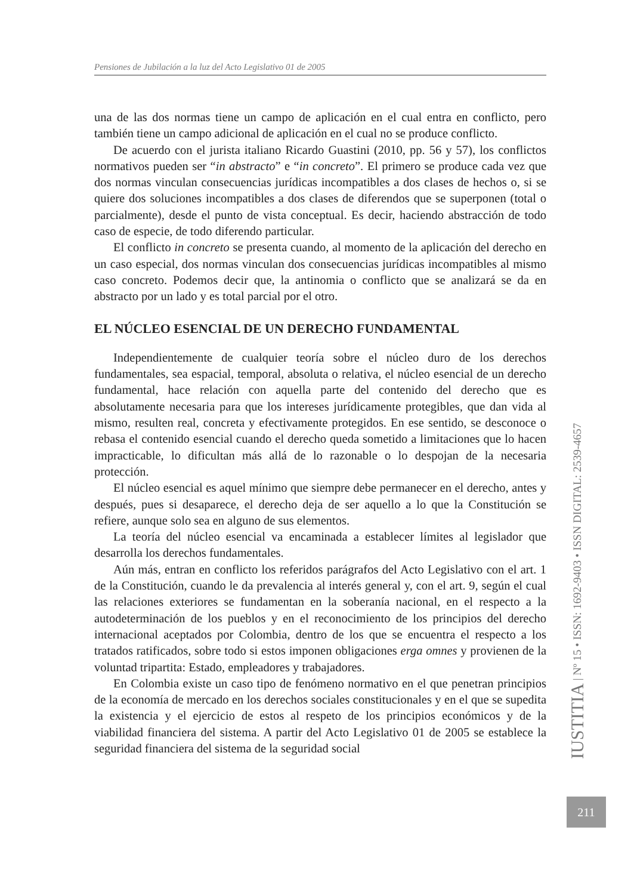Pensiones de Jubilación a la luz del Acto Legislativo 01 de 2005
una de las dos normas tiene un campo de aplicación en el cual entra en conflicto, pero también tiene un campo adicional de aplicación en el cual no se produce conflicto.
De acuerdo con el jurista italiano Ricardo Guastini (2010, pp. 56 y 57), los conflictos normativos pueden ser “in abstracto” e “in concreto”. El primero se produce cada vez que dos normas vinculan consecuencias jurídicas incompatibles a dos clases de hechos o, si se quiere dos soluciones incompatibles a dos clases de diferendos que se superponen (total o parcialmente), desde el punto de vista conceptual. Es decir, haciendo abstracción de todo caso de especie, de todo diferendo particular.
El conflicto in concreto se presenta cuando, al momento de la aplicación del derecho en un caso especial, dos normas vinculan dos consecuencias jurídicas incompatibles al mismo caso concreto. Podemos decir que, la antinomia o conflicto que se analizará se da en abstracto por un lado y es total parcial por el otro.
EL NÚCLEO ESENCIAL DE UN DERECHO FUNDAMENTAL
Independientemente de cualquier teoría sobre el núcleo duro de los derechos fundamentales, sea espacial, temporal, absoluta o relativa, el núcleo esencial de un derecho fundamental, hace relación con aquella parte del contenido del derecho que es absolutamente necesaria para que los intereses jurídicamente protegibles, que dan vida al mismo, resulten real, concreta y efectivamente protegidos. En ese sentido, se desconoce o rebasa el contenido esencial cuando el derecho queda sometido a limitaciones que lo hacen impracticable, lo dificultan más allá de lo razonable o lo despojan de la necesaria protección.
El núcleo esencial es aquel mínimo que siempre debe permanecer en el derecho, antes y después, pues si desaparece, el derecho deja de ser aquello a lo que la Constitución se refiere, aunque solo sea en alguno de sus elementos.
La teoría del núcleo esencial va encaminada a establecer límites al legislador que desarrolla los derechos fundamentales.
Aún más, entran en conflicto los referidos parágrafos del Acto Legislativo con el art. 1 de la Constitución, cuando le da prevalencia al interés general y, con el art. 9, según el cual las relaciones exteriores se fundamentan en la soberanía nacional, en el respecto a la autodeterminación de los pueblos y en el reconocimiento de los principios del derecho internacional aceptados por Colombia, dentro de los que se encuentra el respecto a los tratados ratificados, sobre todo si estos imponen obligaciones erga omnes y provienen de la voluntad tripartita: Estado, empleadores y trabajadores.
En Colombia existe un caso tipo de fenómeno normativo en el que penetran principios de la economía de mercado en los derechos sociales constitucionales y en el que se supedita la existencia y el ejercicio de estos al respeto de los principios económicos y de la viabilidad financiera del sistema. A partir del Acto Legislativo 01 de 2005 se establece la seguridad financiera del sistema de la seguridad social
IUSTITIA | Nº 15 • ISSN: 1692-9403 • ISSN DIGITAL: 2539-4657
211